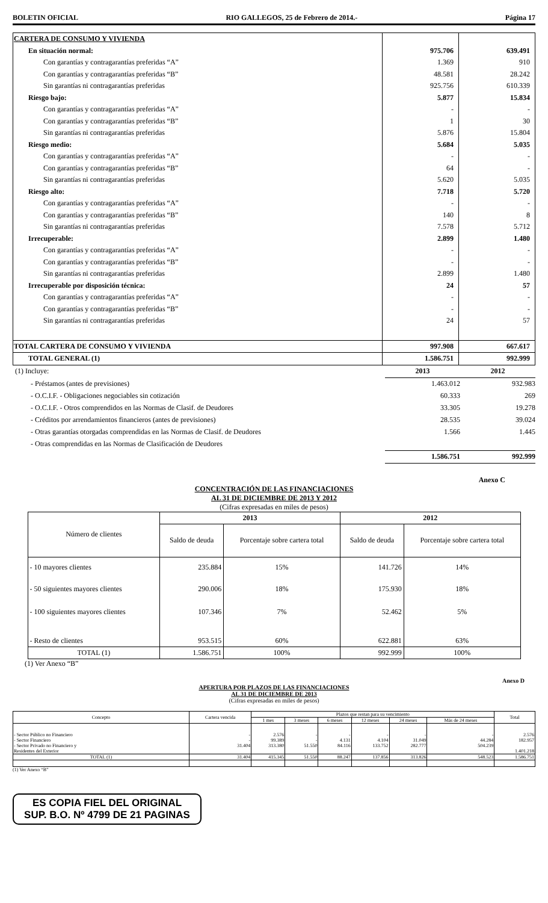BOLETIN OFICIAL RIO GALLEGOS, 25 de Febrero de 2014.- Página 17
| CARTERA DE CONSUMO Y VIVIENDA | | |
| En situación normal: | 975.706 | 639.491 |
| Con garantías y contragarantías preferidas “A” | 1.369 | 910 |
| Con garantías y contragarantías preferidas “B” | 48.581 | 28.242 |
| Sin garantías ni contragarantías preferidas | 925.756 | 610.339 |
| Riesgo bajo: | 5.877 | 15.834 |
| Con garantías y contragarantías preferidas “A” | - | - |
| Con garantías y contragarantías preferidas “B” | 1 | 30 |
| Sin garantías ni contragarantías preferidas | 5.876 | 15.804 |
| Riesgo medio: | 5.684 | 5.035 |
| Con garantías y contragarantías preferidas “A” | - | - |
| Con garantías y contragarantías preferidas “B” | 64 | - |
| Sin garantías ni contragarantías preferidas | 5.620 | 5.035 |
| Riesgo alto: | 7.718 | 5.720 |
| Con garantías y contragarantías preferidas “A” | - | - |
| Con garantías y contragarantías preferidas “B” | 140 | 8 |
| Sin garantías ni contragarantías preferidas | 7.578 | 5.712 |
| Irrecuperable: | 2.899 | 1.480 |
| Con garantías y contragarantías preferidas “A” | - | - |
| Con garantías y contragarantías preferidas “B” | - | - |
| Sin garantías ni contragarantías preferidas | 2.899 | 1.480 |
| Irrecuperable por disposición técnica: | 24 | 57 |
| Con garantías y contragarantías preferidas “A” | - | - |
| Con garantías y contragarantías preferidas “B” | - | - |
| Sin garantías ni contragarantías preferidas | 24 | 57 |
| TOTAL CARTERA DE CONSUMO Y VIVIENDA | 997.908 | 667.617 |
| TOTAL GENERAL (1) | 1.586.751 | 992.999 |
| (1) Incluye: | 2013 | 2012 |
| - Préstamos (antes de previsiones) | 1.463.012 | 932.983 |
| - O.C.I.F. - Obligaciones negociables sin cotización | 60.333 | 269 |
| - O.C.I.F. - Otros comprendidos en las Normas de Clasif. de Deudores | 33.305 | 19.278 |
| - Créditos por arrendamientos financieros (antes de previsiones) | 28.535 | 39.024 |
| - Otras garantías otorgadas comprendidas en las Normas de Clasif. de Deudores | 1.566 | 1.445 |
| - Otras comprendidas en las Normas de Clasificación de Deudores | | |
| | 1.586.751 | 992.999 |
Anexo C
CONCENTRACIÓN DE LAS FINANCIACIONES
AL 31 DE DICIEMBRE DE 2013 Y 2012
(Cifras expresadas en miles de pesos)
| Número de clientes | 2013 | | 2012 | |
| --- | --- | --- | --- | --- |
| | Saldo de deuda | Porcentaje sobre cartera total | Saldo de deuda | Porcentaje sobre cartera total |
| - 10 mayores clientes | 235.884 | 15% | 141.726 | 14% |
| - 50 siguientes mayores clientes | 290.006 | 18% | 175.930 | 18% |
| - 100 siguientes mayores clientes | 107.346 | 7% | 52.462 | 5% |
| - Resto de clientes | 953.515 | 60% | 622.881 | 63% |
| TOTAL (1) | 1.586.751 | 100% | 992.999 | 100% |
(1) Ver Anexo “B”
Anexo D
APERTURA POR PLAZOS DE LAS FINANCIACIONES
AL 31 DE DICIEMBRE DE 2013
(Cifras expresadas en miles de pesos)
| Concepto | Cartera vencida | Plazos que restan para su vencimiento | | | | | | Total |
| --- | --- | --- | --- | --- | --- | --- | --- | --- |
| | | 1 mes | 3 meses | 6 meses | 12 meses | 24 meses | Más de 24 meses | |
| - Sector Público no Financiero | - | 2.576 | - | - | - | - | - | 2.576 |
| - Sector Financiero | - | 99.389 | - | 4.131 | 4.104 | 31.049 | 44.284 | 182.957 |
| - Sector Privado no Financiero y Residentes del Exterior | 31.404 | 313.380 | 51.550 | 84.116 | 133.752 | 282.777 | 504.239 | 1.401.218 |
| TOTAL (1) | 31.404 | 415.345 | 51.550 | 88.247 | 137.856 | 313.826 | 548.523 | 1.586.751 |
(1) Ver Anexo “B”
ES COPIA FIEL DEL ORIGINAL
SUP. B.O. Nº 4799 DE 21 PAGINAS